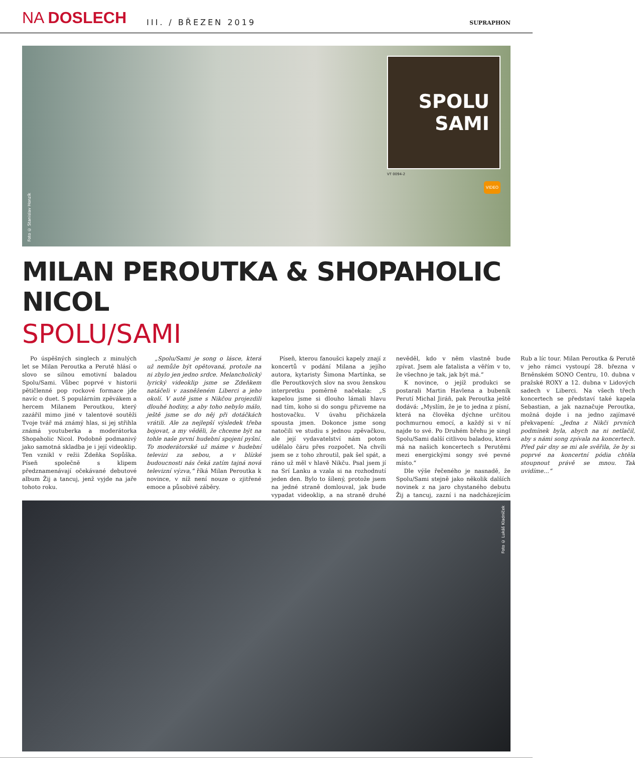NA DOSLECH
III. / BŘEZEN 2019
SUPRAPHON
Foto © Stanislav Honzík
SPOLU
SAMI
VT 0094-2
VIDEO
MILAN PEROUTKA & SHOPAHOLIC NICOL
SPOLU/SAMI
Po úspěšných singlech z minulých let se Milan Peroutka a Perutě hlásí o slovo se silnou emotivní baladou Spolu/Sami. Vůbec poprvé v historii pětičlenné pop rockové formace jde navíc o duet. S populárním zpěvákem a hercem Milanem Peroutkou, který zazářil mimo jiné v talentové soutěži Tvoje tvář má známý hlas, si jej střihla známá youtuberka a moderátorka Shopaholic Nicol. Podobně podmanivý jako samotná skladba je i její videoklip. Ten vznikl v režii Zdeňka Sopůška. Píseň společně s klipem předznamenávají očekávané debutové album Žij a tancuj, jenž vyjde na jaře tohoto roku.
„Spolu/Sami je song o lásce, která už nemůže být opětovaná, protože na ni zbylo jen jedno srdce. Melancholický lyrický videoklip jsme se Zdeňkem natáčeli v zasněženém Liberci a jeho okolí. V autě jsme s Nikčou projezdili dlouhé hodiny, a aby toho nebylo málo, ještě jsme se do něj při dotáčkách vrátili. Ale za nejlepší výsledek třeba bojovat, a my věděli, že chceme být na tohle naše první hudební spojení pyšní. To moderátorské už máme v hudební televizi za sebou, a v blízké budoucnosti nás čeká zatím tajná nová televizní výzva,“ říká Milan Peroutka k novince, v níž není nouze o zjitřené emoce a působivé záběry.
Píseň, kterou fanoušci kapely znají z koncertů v podání Milana a jejího autora, kytaristy Šimona Martínka, se dle Peroutkových slov na svou ženskou interpretku poměrně načekala: „S kapelou jsme si dlouho lámali hlavu nad tím, koho si do songu přizveme na hostovačku. V úvahu přicházela spousta jmen. Dokonce jsme song natočili ve studiu s jednou zpěvačkou, ale její vydavatelství nám potom udělalo čáru přes rozpočet. Na chvíli jsem se z toho zhroutil, pak šel spát, a ráno už měl v hlavě Nikču. Psal jsem jí na Srí Lanku a vzala si na rozhodnutí jeden den. Bylo to šílený, protože jsem na jedné straně domlouval, jak bude vypadat videoklip, a na straně druhé nevěděl, kdo v něm vlastně bude zpívat. Jsem ale fatalista a věřím v to, že všechno je tak, jak být má.“
K novince, o jejíž produkci se postarali Martin Havlena a bubeník Perutí Michal Jiráň, pak Peroutka ještě dodává: „Myslím, že je to jedna z písní, která na člověka dýchne určitou pochmurnou emocí, a každý si v ní najde to své. Po Druhém břehu je singl Spolu/Sami další citlivou baladou, která má na našich koncertech s Perutěmi mezi energickými songy své pevné místo.“
Dle výše řečeného je nasnadě, že Spolu/Sami stejně jako několik dalších novinek z na jaro chystaného debutu Žij a tancuj, zazní i na nadcházejícím Rub a líc tour. Milan Peroutka & Perutě v jeho rámci vystoupí 28. března v Brněnském SONO Centru, 10. dubna v pražské ROXY a 12. dubna v Lidových sadech v Liberci. Na všech třech koncertech se představí také kapela Sebastian, a jak naznačuje Peroutka, možná dojde i na jedno zajímavé překvapení: „Jedna z Nikči prvních podmínek byla, abych na ni netlačil, aby s námi song zpívala na koncertech. Před pár dny se mi ale svěřila, že by si poprvé na koncertní pódia chtěla stoupnout právě se mnou. Tak uvidíme…“
Foto © Lukáš Kladníček